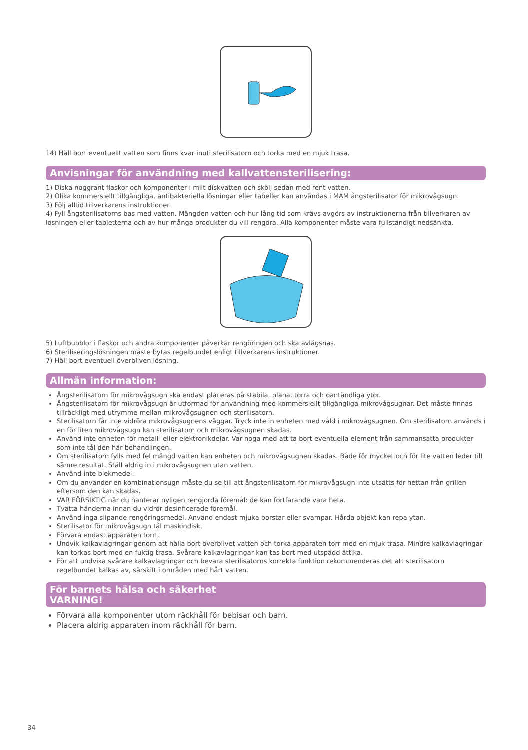14) Häll bort eventuellt vatten som finns kvar inuti sterilisatorn och torka med en mjuk trasa.
Anvisningar för användning med kallvattensterilisering:
1) Diska noggrant flaskor och komponenter i milt diskvatten och skölj sedan med rent vatten.
2) Olika kommersiellt tillgängliga, antibakteriella lösningar eller tabeller kan användas i MAM ångsterilisator för mikrovågsugn.
3) Följ alltid tillverkarens instruktioner.
4) Fyll ångsterilisatorns bas med vatten. Mängden vatten och hur lång tid som krävs avgörs av instruktionerna från tillverkaren av lösningen eller tabletterna och av hur många produkter du vill rengöra. Alla komponenter måste vara fullständigt nedsänkta.
5) Luftbubblor i flaskor och andra komponenter påverkar rengöringen och ska avlägsnas.
6) Steriliseringslösningen måste bytas regelbundet enligt tillverkarens instruktioner.
7) Häll bort eventuell överbliven lösning.
Allmän information:
Ångsterilisatorn för mikrovågsugn ska endast placeras på stabila, plana, torra och oantändliga ytor.
Ångsterilisatorn för mikrovågsugn är utformad för användning med kommersiellt tillgängliga mikrovågsugnar. Det måste finnas tillräckligt med utrymme mellan mikrovågsugnen och sterilisatorn.
Sterilisatorn får inte vidröra mikrovågsugnens väggar. Tryck inte in enheten med våld i mikrovågsugnen. Om sterilisatorn används i en för liten mikrovågsugn kan sterilisatorn och mikrovågsugnen skadas.
Använd inte enheten för metall- eller elektronikdelar. Var noga med att ta bort eventuella element från sammansatta produkter som inte tål den här behandlingen.
Om sterilisatorn fylls med fel mängd vatten kan enheten och mikrovågsugnen skadas. Både för mycket och för lite vatten leder till sämre resultat. Ställ aldrig in i mikrovågsugnen utan vatten.
Använd inte blekmedel.
Om du använder en kombinationsugn måste du se till att ångsterilisatorn för mikrovågsugn inte utsätts för hettan från grillen eftersom den kan skadas.
VAR FÖRSIKTIG när du hanterar nyligen rengjorda föremål: de kan fortfarande vara heta.
Tvätta händerna innan du vidrör desinficerade föremål.
Använd inga slipande rengöringsmedel. Använd endast mjuka borstar eller svampar. Hårda objekt kan repa ytan.
Sterilisator för mikrovågsugn tål maskindisk.
Förvara endast apparaten torrt.
Undvik kalkavlagringar genom att hälla bort överblivet vatten och torka apparaten torr med en mjuk trasa. Mindre kalkavlagringar kan torkas bort med en fuktig trasa. Svårare kalkavlagringar kan tas bort med utspädd ättika.
För att undvika svårare kalkavlagringar och bevara sterilisatorns korrekta funktion rekommenderas det att sterilisatorn regelbundet kalkas av, särskilt i områden med hårt vatten.
För barnets hälsa och säkerhet
VARNING!
Förvara alla komponenter utom räckhåll för bebisar och barn.
Placera aldrig apparaten inom räckhåll för barn.
34